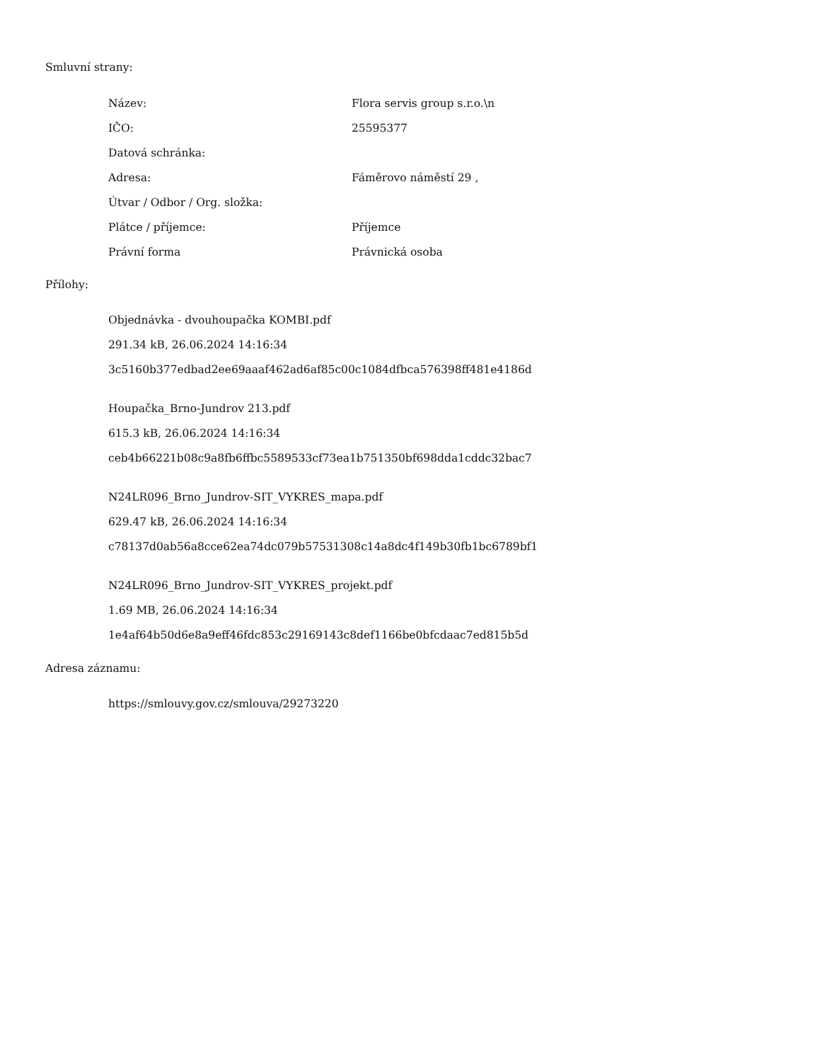Smluvní strany:
| Název: | Flora servis group s.r.o.\n |
| IČO: | 25595377 |
| Datová schránka: | |
| Adresa: | Fáměrovo náměstí 29 , |
| Útvar / Odbor / Org. složka: | |
| Plátce / příjemce: | Příjemce |
| Právní forma | Právnická osoba |
Přílohy:
Objednávka - dvouhoupačka KOMBI.pdf
291.34 kB, 26.06.2024 14:16:34
3c5160b377edbad2ee69aaaf462ad6af85c00c1084dfbca576398ff481e4186d
Houpačka_Brno-Jundrov 213.pdf
615.3 kB, 26.06.2024 14:16:34
ceb4b66221b08c9a8fb6ffbc5589533cf73ea1b751350bf698dda1cddc32bac7
N24LR096_Brno_Jundrov-SIT_VYKRES_mapa.pdf
629.47 kB, 26.06.2024 14:16:34
c78137d0ab56a8cce62ea74dc079b57531308c14a8dc4f149b30fb1bc6789bf1
N24LR096_Brno_Jundrov-SIT_VYKRES_projekt.pdf
1.69 MB, 26.06.2024 14:16:34
1e4af64b50d6e8a9eff46fdc853c29169143c8def1166be0bfcdaac7ed815b5d
Adresa záznamu:
https://smlouvy.gov.cz/smlouva/29273220